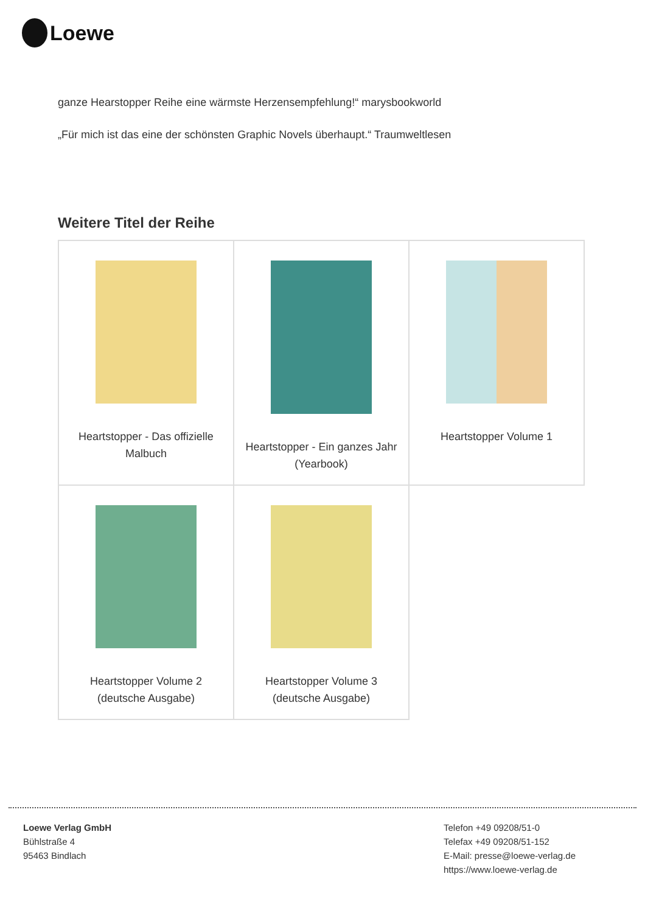Loewe
ganze Hearstopper Reihe eine wärmste Herzensempfehlung!“ marysbookworld
„Für mich ist das eine der schönsten Graphic Novels überhaupt.“ Traumweltlesen
Weitere Titel der Reihe
| Heartstopper - Das offizielle Malbuch | Heartstopper - Ein ganzes Jahr (Yearbook) | Heartstopper Volume 1 |
| Heartstopper Volume 2 (deutsche Ausgabe) | Heartstopper Volume 3 (deutsche Ausgabe) | |
Loewe Verlag GmbH
Bühlstraße 4
95463 Bindlach
Telefon +49 09208/51-0
Telefax +49 09208/51-152
E-Mail: presse@loewe-verlag.de
https://www.loewe-verlag.de